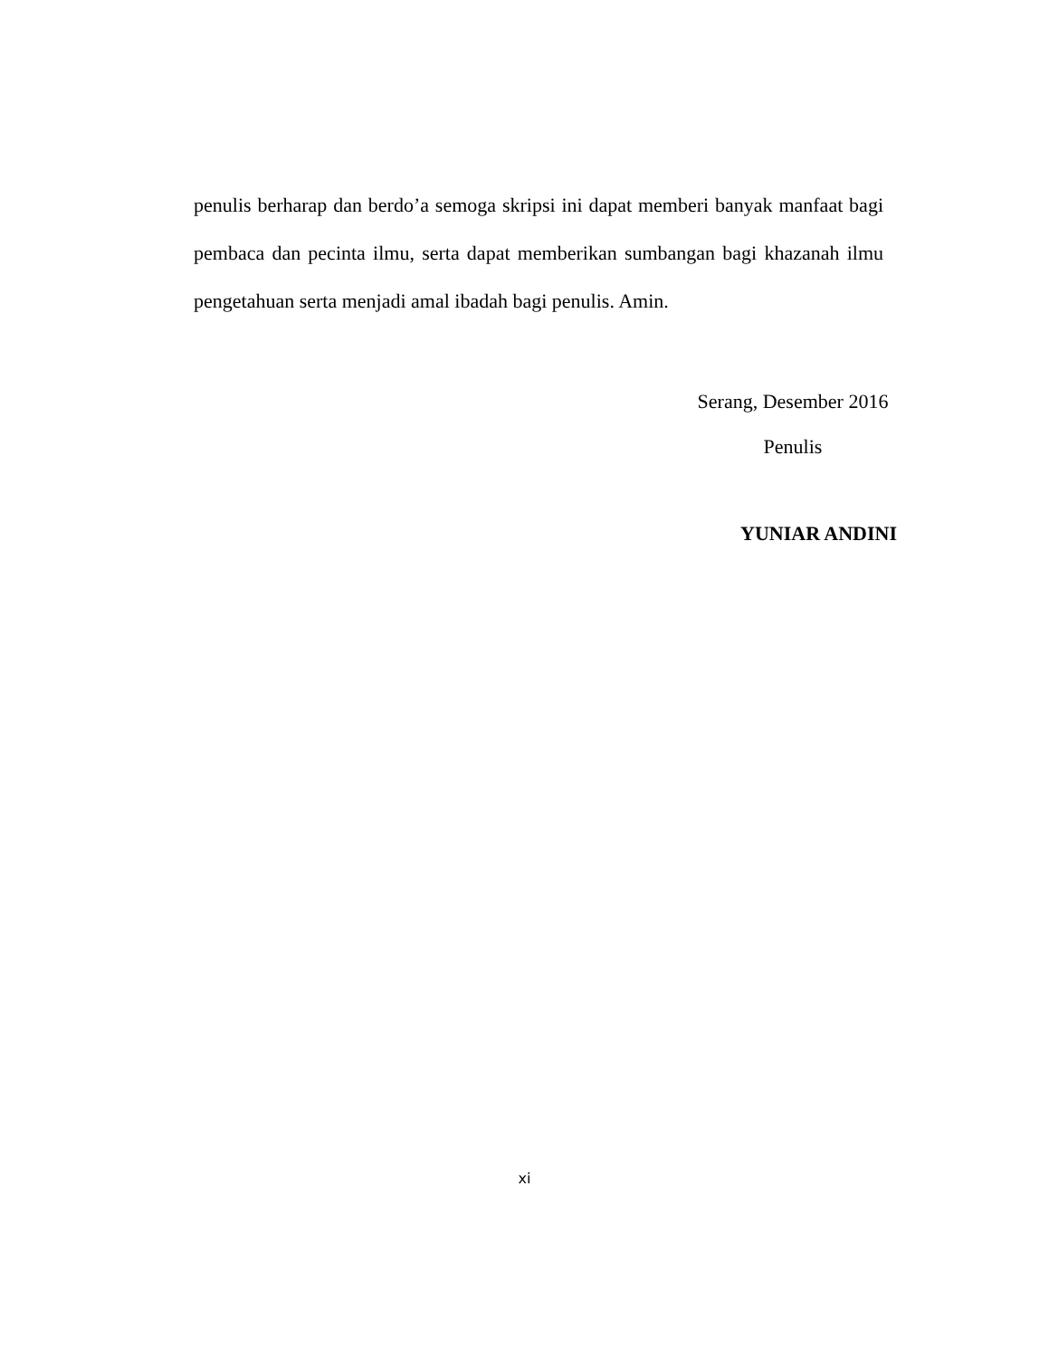penulis berharap dan berdo’a semoga skripsi ini dapat memberi banyak manfaat bagi pembaca dan pecinta ilmu, serta dapat memberikan sumbangan bagi khazanah ilmu pengetahuan serta menjadi amal ibadah bagi penulis. Amin.
Serang, Desember 2016
Penulis
YUNIAR ANDINI
xi